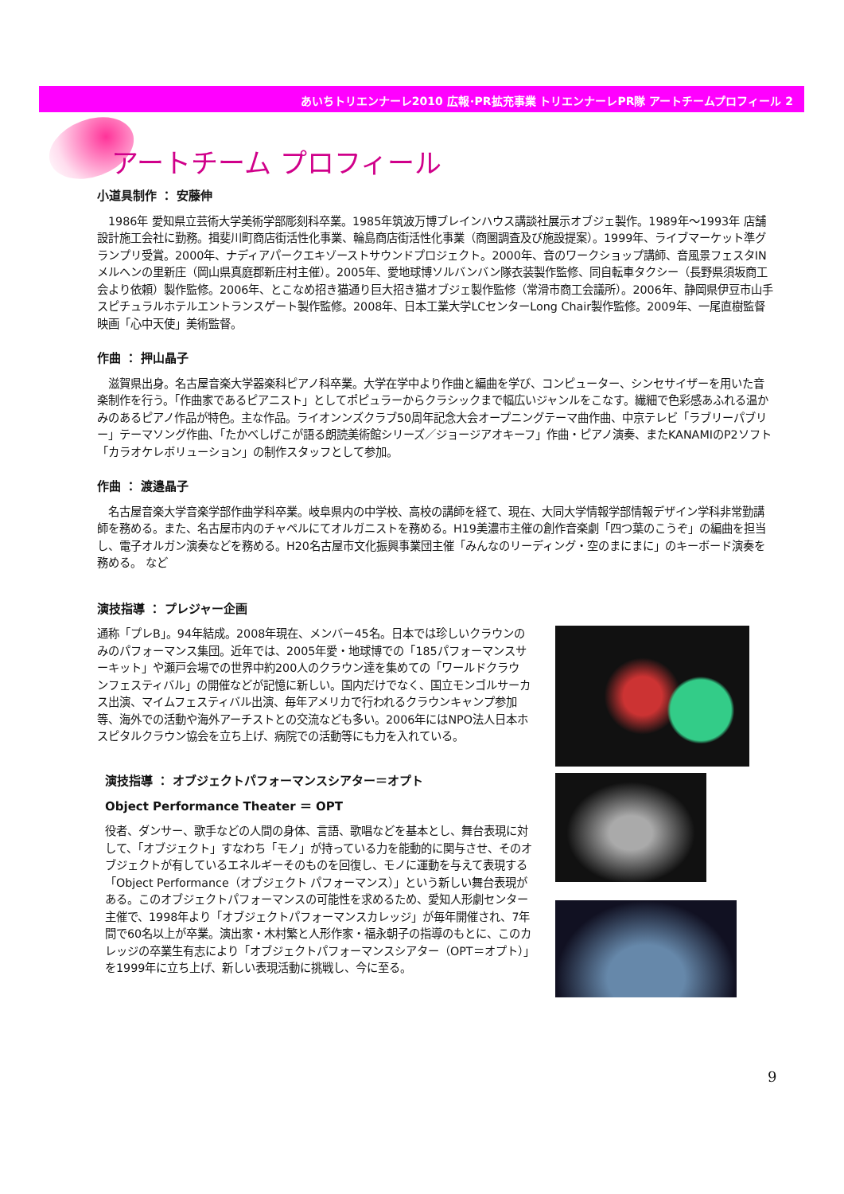あいちトリエンナーレ2010 広報･PR拡充事業 トリエンナーレPR隊 アートチームプロフィール 2
アートチーム プロフィール
小道具制作 ： 安藤伸
　1986年 愛知県立芸術大学美術学部彫刻科卒業。1985年筑波万博ブレインハウス講談社展示オブジェ製作。1989年～1993年 店舗設計施工会社に勤務。揖斐川町商店街活性化事業、輪島商店街活性化事業（商圏調査及び施設提案）。1999年、ライブマーケット準グランプリ受賞。2000年、ナディアパークエキゾーストサウンドプロジェクト。2000年、音のワークショップ講師、音風景フェスタINメルヘンの里新庄（岡山県真庭郡新庄村主催）。2005年、愛地球博ソルバンバン隊衣装製作監修、同自転車タクシー（長野県須坂商工会より依頼）製作監修。2006年、とこなめ招き猫通り巨大招き猫オブジェ製作監修（常滑市商工会議所）。2006年、静岡県伊豆市山手スピチュラルホテルエントランスゲート製作監修。2008年、日本工業大学LCセンターLong Chair製作監修。2009年、一尾直樹監督映画「心中天使」美術監督。
作曲 ： 押山晶子
　滋賀県出身。名古屋音楽大学器楽科ピアノ科卒業。大学在学中より作曲と編曲を学び、コンピューター、シンセサイザーを用いた音楽制作を行う。「作曲家であるピアニスト」としてポピュラーからクラシックまで幅広いジャンルをこなす。繊細で色彩感あふれる温かみのあるピアノ作品が特色。主な作品。ライオンンズクラブ50周年記念大会オープニングテーマ曲作曲、中京テレビ「ラブリーパブリー」テーマソング作曲、「たかべしげこが語る朗読美術館シリーズ／ジョージアオキーフ」作曲・ピアノ演奏、またKANAMIのP2ソフト「カラオケレボリューション」の制作スタッフとして参加。
作曲 ： 渡邉晶子
　名古屋音楽大学音楽学部作曲学科卒業。岐阜県内の中学校、高校の講師を経て、現在、大同大学情報学部情報デザイン学科非常勤講師を務める。また、名古屋市内のチャペルにてオルガニストを務める。H19美濃市主催の創作音楽劇「四つ葉のこうぞ」の編曲を担当し、電子オルガン演奏などを務める。H20名古屋市文化振興事業団主催「みんなのリーディング・空のまにまに」のキーボード演奏を務める。 など
演技指導 ： プレジャー企画
通称「プレB」。94年結成。2008年現在、メンバー45名。日本では珍しいクラウンのみのパフォーマンス集団。近年では、2005年愛・地球博での「185パフォーマンスサーキット」や瀬戸会場での世界中約200人のクラウン達を集めての「ワールドクラウンフェスティバル」の開催などが記憶に新しい。国内だけでなく、国立モンゴルサーカス出演、マイムフェスティバル出演、毎年アメリカで行われるクラウンキャンプ参加等、海外での活動や海外アーチストとの交流なども多い。2006年にはNPO法人日本ホスピタルクラウン協会を立ち上げ、病院での活動等にも力を入れている。
演技指導 ： オブジェクトパフォーマンスシアター＝オプト
Object Performance Theater ＝ OPT
役者、ダンサー、歌手などの人間の身体、言語、歌唱などを基本とし、舞台表現に対して、「オブジェクト」すなわち「モノ」が持っている力を能動的に関与させ、そのオブジェクトが有しているエネルギーそのものを回復し、モノに運動を与えて表現する「Object Performance（オブジェクト パフォーマンス）」という新しい舞台表現がある。このオブジェクトパフォーマンスの可能性を求めるため、愛知人形劇センター主催で、1998年より「オブジェクトパフォーマンスカレッジ」が毎年開催され、7年間で60名以上が卒業。演出家・木村繁と人形作家・福永朝子の指導のもとに、このカレッジの卒業生有志により「オブジェクトパフォーマンスシアター（OPT＝オプト）」を1999年に立ち上げ、新しい表現活動に挑戦し、今に至る。
9